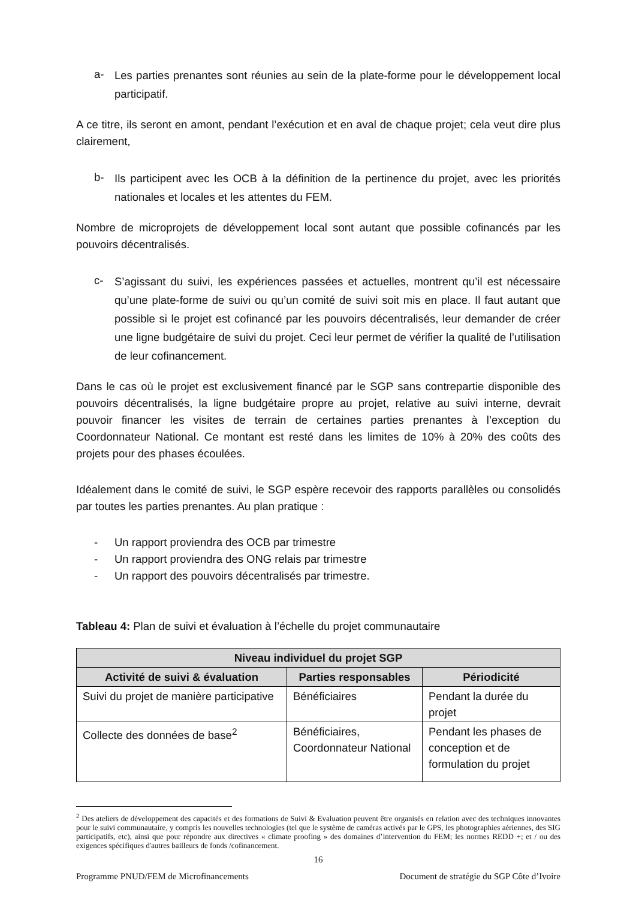a- Les parties prenantes sont réunies au sein de la plate-forme pour le développement local participatif.
A ce titre, ils seront en amont, pendant l’exécution et en aval de chaque projet; cela veut dire plus clairement,
b- Ils participent avec les OCB à la définition de la pertinence du projet, avec les priorités nationales et locales et les attentes du FEM.
Nombre de microprojets de développement local sont autant que possible cofinancés par les pouvoirs décentralisés.
c- S’agissant du suivi, les expériences passées et actuelles, montrent qu’il est nécessaire qu’une plate-forme de suivi ou qu’un comité de suivi soit mis en place. Il faut autant que possible si le projet est cofinancé par les pouvoirs décentralisés, leur demander de créer une ligne budgétaire de suivi du projet. Ceci leur permet de vérifier la qualité de l’utilisation de leur cofinancement.
Dans le cas où le projet est exclusivement financé par le SGP sans contrepartie disponible des pouvoirs décentralisés, la ligne budgétaire propre au projet, relative au suivi interne, devrait pouvoir financer les visites de terrain de certaines parties prenantes à l’exception du Coordonnateur National. Ce montant est resté dans les limites de 10% à 20% des coûts des projets pour des phases écoulées.
Idéalement dans le comité de suivi, le SGP espère recevoir des rapports parallèles ou consolidés par toutes les parties prenantes. Au plan pratique :
- Un rapport proviendra des OCB par trimestre
- Un rapport proviendra des ONG relais par trimestre
- Un rapport des pouvoirs décentralisés par trimestre.
Tableau 4: Plan de suivi et évaluation à l’échelle du projet communautaire
| Niveau individuel du projet SGP | | |
| --- | --- | --- |
| Activité de suivi & évaluation | Parties responsables | Périodicité |
| Suivi du projet de manière participative | Bénéficiaires | Pendant la durée du projet |
| Collecte des données de base<sup>2</sup> | Bénéficiaires, Coordonnateur National | Pendant les phases de conception et de formulation du projet |
<sup>2</sup> Des ateliers de développement des capacités et des formations de Suivi & Evaluation peuvent être organisés en relation avec des techniques innovantes pour le suivi communautaire, y compris les nouvelles technologies (tel que le système de caméras activés par le GPS, les photographies aériennes, des SIG participatifs, etc), ainsi que pour répondre aux directives « climate proofing » des domaines d’intervention du FEM; les normes REDD +; et / ou des exigences spécifiques d'autres bailleurs de fonds /cofinancement.
16
Programme PNUD/FEM de Microfinancements Document de stratégie du SGP Côte d’Ivoire